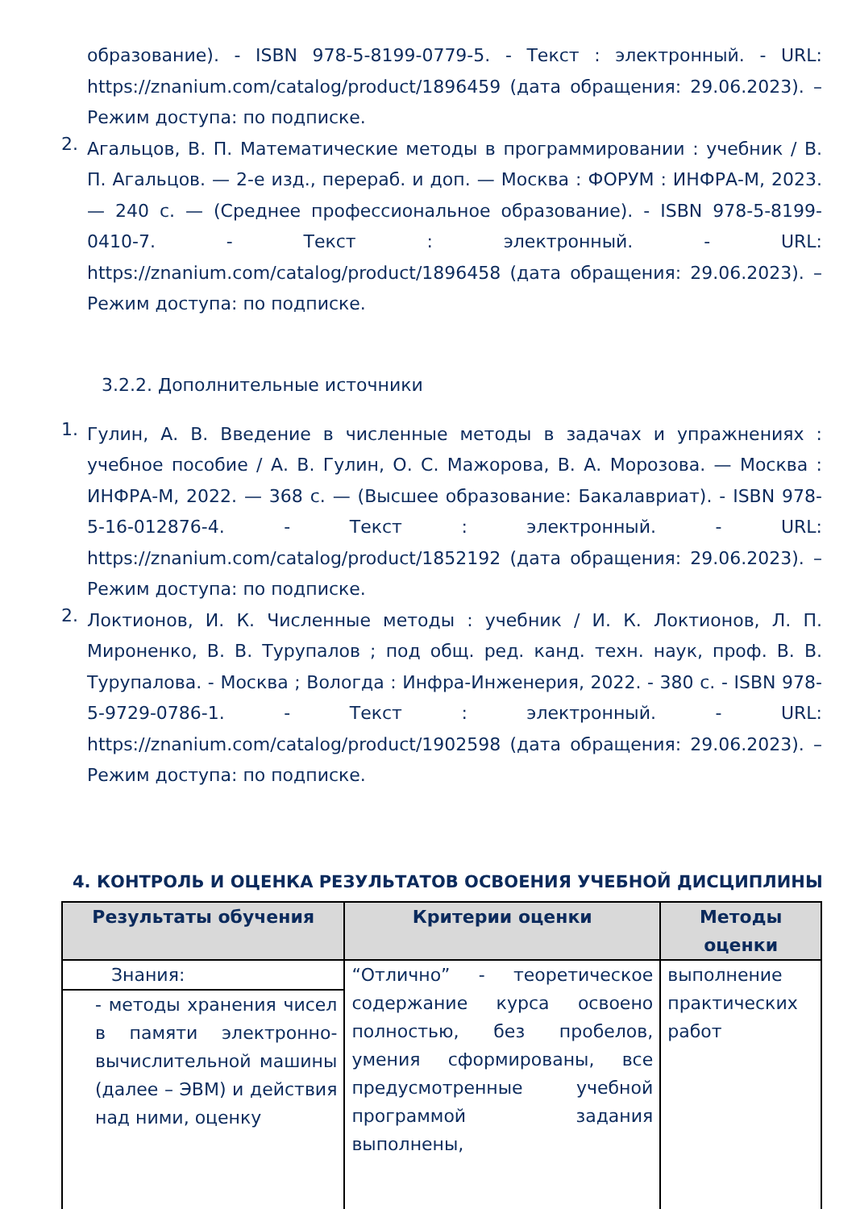образование). - ISBN 978-5-8199-0779-5. - Текст : электронный. - URL: https://znanium.com/catalog/product/1896459 (дата обращения: 29.06.2023). – Режим доступа: по подписке.
2.
Агальцов, В. П. Математические методы в программировании : учебник / В. П. Агальцов. — 2-е изд., перераб. и доп. — Москва : ФОРУМ : ИНФРА-М, 2023. — 240 с. — (Среднее профессиональное образование). - ISBN 978-5-8199-0410-7. - Текст : электронный. - URL: https://znanium.com/catalog/product/1896458 (дата обращения: 29.06.2023). – Режим доступа: по подписке.
3.2.2. Дополнительные источники
1.
Гулин, А. В. Введение в численные методы в задачах и упражнениях : учебное пособие / А. В. Гулин, О. С. Мажорова, В. А. Морозова. — Москва : ИНФРА-М, 2022. — 368 с. — (Высшее образование: Бакалавриат). - ISBN 978-5-16-012876-4. - Текст : электронный. - URL: https://znanium.com/catalog/product/1852192 (дата обращения: 29.06.2023). – Режим доступа: по подписке.
2.
Локтионов, И. К. Численные методы : учебник / И. К. Локтионов, Л. П. Мироненко, В. В. Турупалов ; под общ. ред. канд. техн. наук, проф. В. В. Турупалова. - Москва ; Вологда : Инфра-Инженерия, 2022. - 380 с. - ISBN 978-5-9729-0786-1. - Текст : электронный. - URL: https://znanium.com/catalog/product/1902598 (дата обращения: 29.06.2023). – Режим доступа: по подписке.
4. КОНТРОЛЬ И ОЦЕНКА РЕЗУЛЬТАТОВ ОСВОЕНИЯ УЧЕБНОЙ ДИСЦИПЛИНЫ
| Результаты обучения | Критерии оценки | Методы оценки |
| --- | --- | --- |
| Знания: | “Отлично” - теоретическое содержание курса освоено полностью, без пробелов, умения сформированы, все предусмотренные учебной программой задания выполнены, | выполнение практических работ |
| - методы хранения чисел в памяти электронно-вычислительной машины (далее – ЭВМ) и действия над ними, оценку | | |